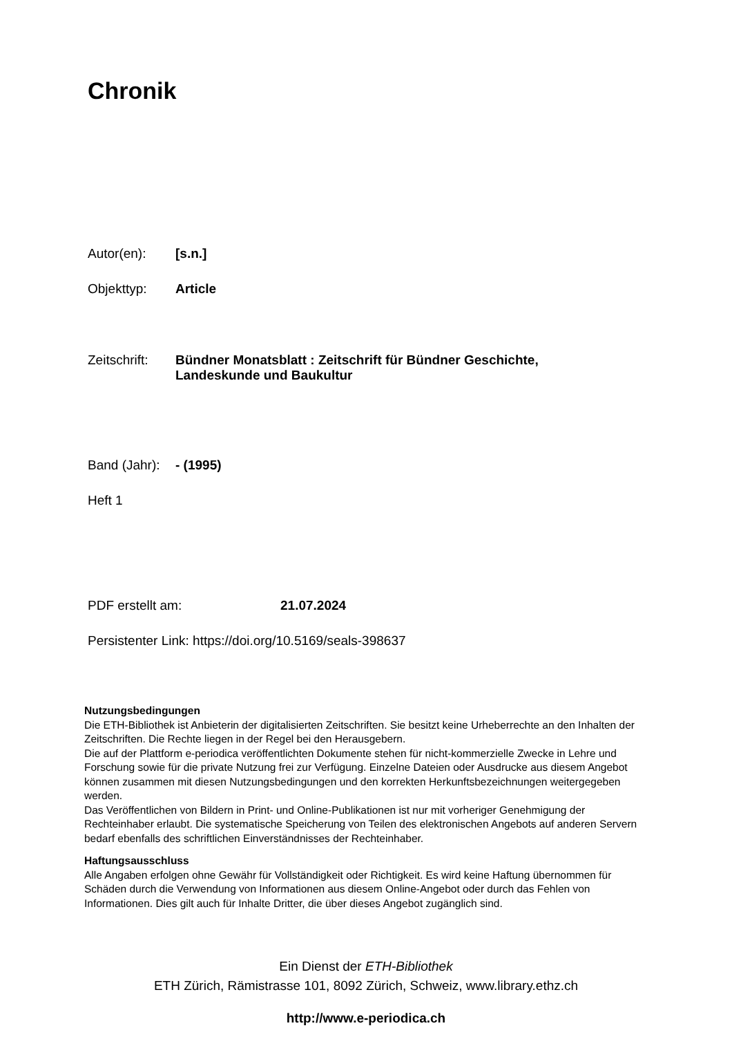Chronik
Autor(en): [s.n.]
Objekttyp: Article
Zeitschrift: Bündner Monatsblatt : Zeitschrift für Bündner Geschichte,
Landeskunde und Baukultur
Band (Jahr): - (1995)
Heft 1
PDF erstellt am: 21.07.2024
Persistenter Link: https://doi.org/10.5169/seals-398637
Nutzungsbedingungen
Die ETH-Bibliothek ist Anbieterin der digitalisierten Zeitschriften. Sie besitzt keine Urheberrechte an den Inhalten der Zeitschriften. Die Rechte liegen in der Regel bei den Herausgebern.
Die auf der Plattform e-periodica veröffentlichten Dokumente stehen für nicht-kommerzielle Zwecke in Lehre und Forschung sowie für die private Nutzung frei zur Verfügung. Einzelne Dateien oder Ausdrucke aus diesem Angebot können zusammen mit diesen Nutzungsbedingungen und den korrekten Herkunftsbezeichnungen weitergegeben werden.
Das Veröffentlichen von Bildern in Print- und Online-Publikationen ist nur mit vorheriger Genehmigung der Rechteinhaber erlaubt. Die systematische Speicherung von Teilen des elektronischen Angebots auf anderen Servern bedarf ebenfalls des schriftlichen Einverständnisses der Rechteinhaber.
Haftungsausschluss
Alle Angaben erfolgen ohne Gewähr für Vollständigkeit oder Richtigkeit. Es wird keine Haftung übernommen für Schäden durch die Verwendung von Informationen aus diesem Online-Angebot oder durch das Fehlen von Informationen. Dies gilt auch für Inhalte Dritter, die über dieses Angebot zugänglich sind.
Ein Dienst der ETH-Bibliothek
ETH Zürich, Rämistrasse 101, 8092 Zürich, Schweiz, www.library.ethz.ch
http://www.e-periodica.ch